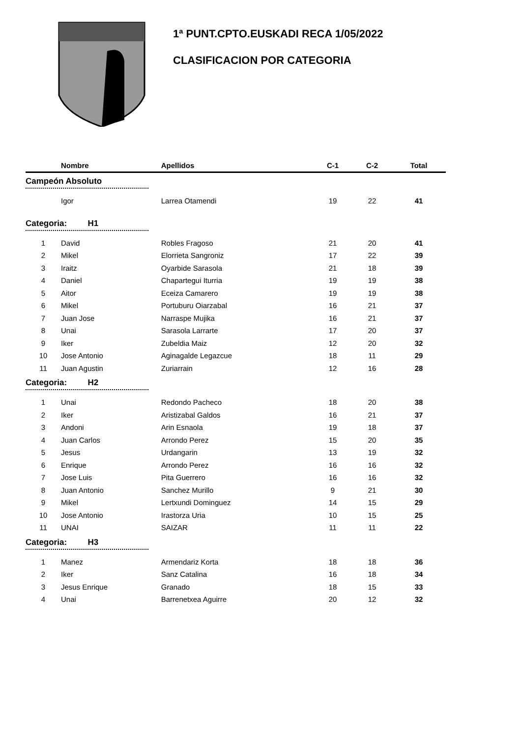1ª PUNT.CPTO.EUSKADI RECA 1/05/2022
CLASIFICACION POR CATEGORIA
| | Nombre | Apellidos | C-1 | C-2 | Total |
| --- | --- | --- | --- | --- | --- |
| Campeón Absoluto | | | | | |
| | Igor | Larrea Otamendi | 19 | 22 | 41 |
| Categoria: H1 | | | | | |
| 1 | David | Robles Fragoso | 21 | 20 | 41 |
| 2 | Mikel | Elorrieta Sangroniz | 17 | 22 | 39 |
| 3 | Iraitz | Oyarbide Sarasola | 21 | 18 | 39 |
| 4 | Daniel | Chapartegui Iturria | 19 | 19 | 38 |
| 5 | Aitor | Eceiza Camarero | 19 | 19 | 38 |
| 6 | Mikel | Portuburu Oiarzabal | 16 | 21 | 37 |
| 7 | Juan Jose | Narraspe Mujika | 16 | 21 | 37 |
| 8 | Unai | Sarasola Larrarte | 17 | 20 | 37 |
| 9 | Iker | Zubeldia Maiz | 12 | 20 | 32 |
| 10 | Jose Antonio | Aginagalde Legazcue | 18 | 11 | 29 |
| 11 | Juan Agustin | Zuriarrain | 12 | 16 | 28 |
| Categoria: H2 | | | | | |
| 1 | Unai | Redondo Pacheco | 18 | 20 | 38 |
| 2 | Iker | Aristizabal Galdos | 16 | 21 | 37 |
| 3 | Andoni | Arin Esnaola | 19 | 18 | 37 |
| 4 | Juan Carlos | Arrondo Perez | 15 | 20 | 35 |
| 5 | Jesus | Urdangarin | 13 | 19 | 32 |
| 6 | Enrique | Arrondo Perez | 16 | 16 | 32 |
| 7 | Jose Luis | Pita Guerrero | 16 | 16 | 32 |
| 8 | Juan Antonio | Sanchez Murillo | 9 | 21 | 30 |
| 9 | Mikel | Lertxundi Dominguez | 14 | 15 | 29 |
| 10 | Jose Antonio | Irastorza Uria | 10 | 15 | 25 |
| 11 | UNAI | SAIZAR | 11 | 11 | 22 |
| Categoria: H3 | | | | | |
| 1 | Manez | Armendariz Korta | 18 | 18 | 36 |
| 2 | Iker | Sanz Catalina | 16 | 18 | 34 |
| 3 | Jesus Enrique | Granado | 18 | 15 | 33 |
| 4 | Unai | Barrenetxea Aguirre | 20 | 12 | 32 |